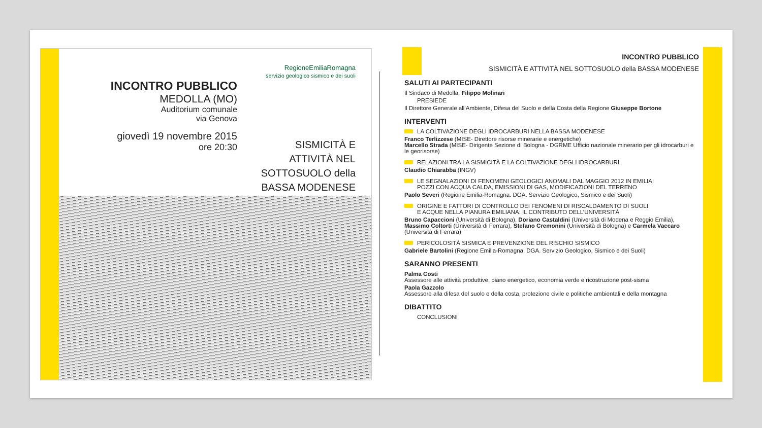RegioneEmiliaRomagna
servizio geologico sismico e dei suoli
INCONTRO PUBBLICO
MEDOLLA (MO)
Auditorium comunale
via Genova
giovedì 19 novembre 2015
ore 20:30
SISMICITÀ E ATTIVITÀ NEL SOTTOSUOLO della BASSA MODENESE
INCONTRO PUBBLICO
SISMICITÀ E ATTIVITÀ NEL SOTTOSUOLO della BASSA MODENESE
SALUTI AI PARTECIPANTI
Il Sindaco di Medolla, Filippo Molinari
PRESIEDE
Il Direttore Generale all’Ambiente, Difesa del Suolo e della Costa della Regione Giuseppe Bortone
INTERVENTI
LA COLTIVAZIONE DEGLI IDROCARBURI NELLA BASSA MODENESE
Franco Terlizzese (MISE- Direttore risorse minerarie e energetiche)
Marcello Strada (MISE- Dirigente Sezione di Bologna - DGRME Ufficio nazionale minerario per gli idrocarburi e le georisorse)
RELAZIONI TRA LA SISMICITÀ E LA COLTIVAZIONE DEGLI IDROCARBURI
Claudio Chiarabba (INGV)
LE SEGNALAZIONI DI FENOMENI GEOLOGICI ANOMALI DAL MAGGIO 2012 IN EMILIA:
POZZI CON ACQUA CALDA, EMISSIONI DI GAS, MODIFICAZIONI DEL TERRENO
Paolo Severi (Regione Emilia-Romagna. DGA. Servizio Geologico, Sismico e dei Suoli)
ORIGINE E FATTORI DI CONTROLLO DEI FENOMENI DI RISCALDAMENTO DI SUOLI
E ACQUE NELLA PIANURA EMILIANA: IL CONTRIBUTO DELL’UNIVERSITÀ
Bruno Capaccioni (Università di Bologna), Doriano Castaldini (Università di Modena e Reggio Emilia), Massimo Coltorti (Università di Ferrara), Stefano Cremonini (Università di Bologna) e Carmela Vaccaro (Università di Ferrara)
PERICOLOSITÀ SISMICA E PREVENZIONE DEL RISCHIO SISMICO
Gabriele Bartolini (Regione Emilia-Romagna. DGA. Servizio Geologico, Sismico e dei Suoli)
SARANNO PRESENTI
Palma Costi
Assessore alle attività produttive, piano energetico, economia verde e ricostruzione post-sisma
Paola Gazzolo
Assessore alla difesa del suolo e della costa, protezione civile e politiche ambientali e della montagna
DIBATTITO
CONCLUSIONI